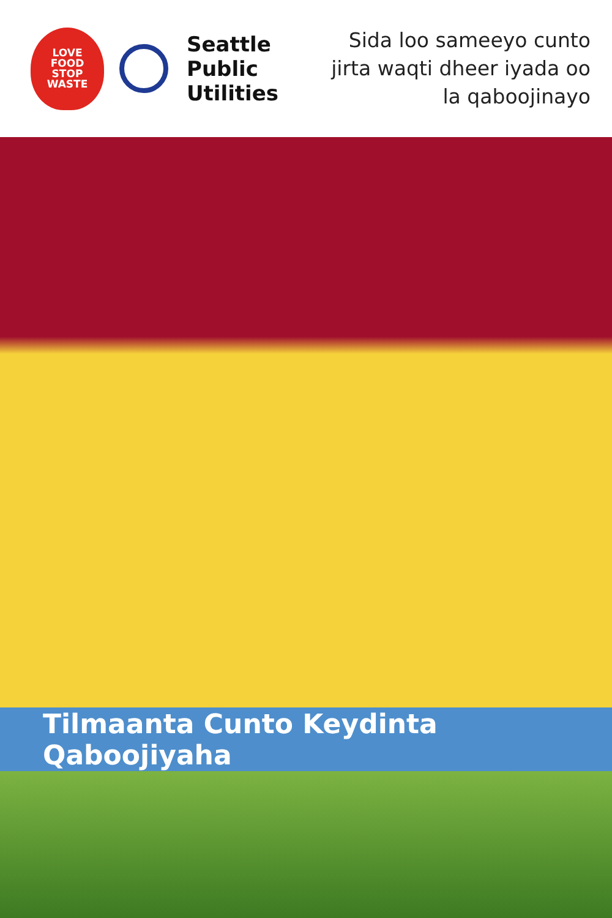LOVE
FOOD
STOP
WASTE
Seattle
Public
Utilities
Sida loo sameeyo cunto
jirta waqti dheer iyada oo
la qaboojinayo
Tilmaanta Cunto Keydinta Qaboojiyaha